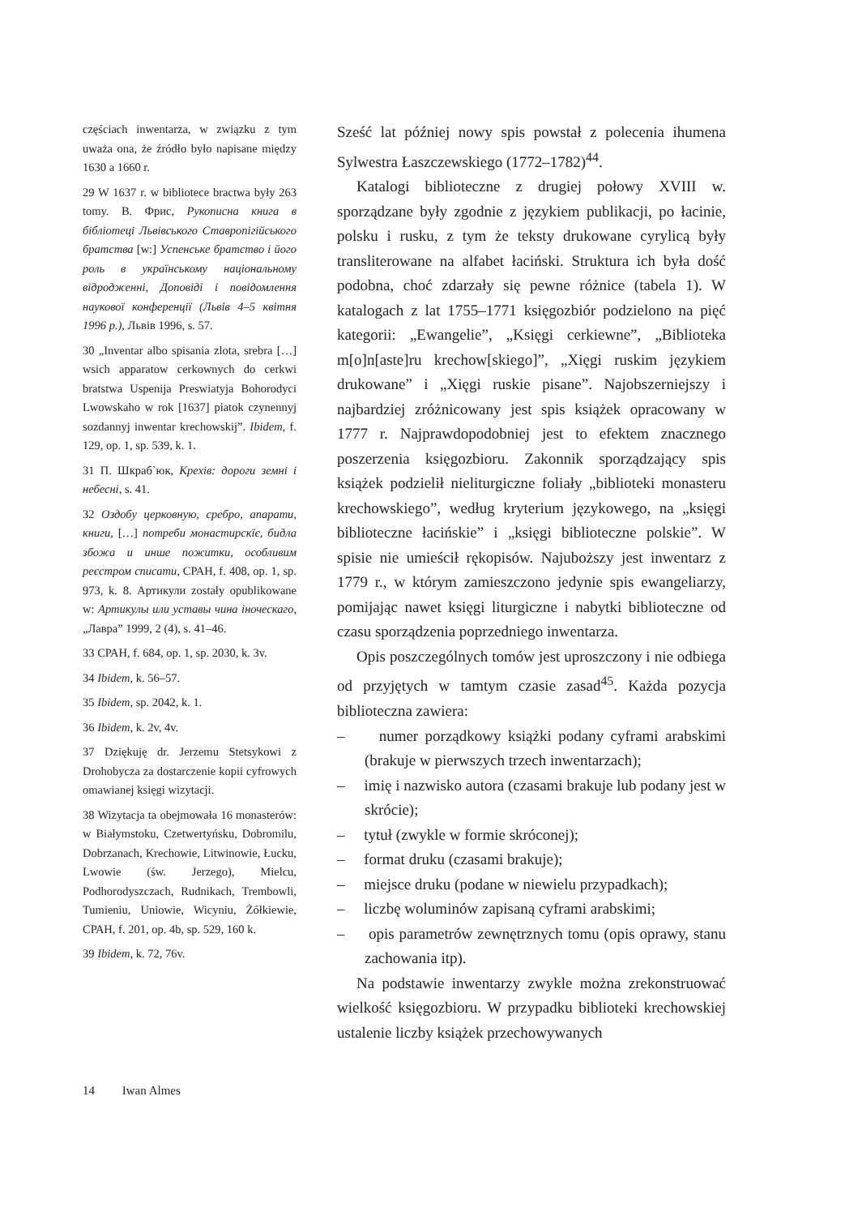częściach inwentarza, w związku z tym uważa ona, że źródło było napisane między 1630 a 1660 r.
29 W 1637 r. w bibliotece bractwa były 263 tomy. В. Фрис, Рукописна книга в бібліотеці Львівського Ставропігійського братства [w:] Успенське братство і його роль в українському національному відродженні, Доповіді і повідомлення наукової конференції (Львів 4–5 квітня 1996 р.), Львів 1996, s. 57.
30 „Inventar albo spisania zlota, srebra […] wsich apparatow cerkownych do cerkwi bratstwa Uspenija Preswiatyja Bohorodyci Lwowskaho w rok [1637] piatok czynennyj sozdannyj inwentar krechowskij”. Ibidem, f. 129, op. 1, sp. 539, k. 1.
31 П. Шкраб`юк, Крехів: дороги земні і небесні, s. 41.
32 Оздобу церковную, сребро, апарати, книги, […] потреби монастирскїє, бидла збожа и инше пожитки, особливим реєстром списати, СРАН, f. 408, op. 1, sp. 973, k. 8. Артикули zostały opublikowane w: Артикулы или уставы чина іноческаго, „Лавра” 1999, 2 (4), s. 41–46.
33 СРАН, f. 684, op. 1, sp. 2030, k. 3v.
34 Ibidem, k. 56–57.
35 Ibidem, sp. 2042, k. 1.
36 Ibidem, k. 2v, 4v.
37 Dziękuję dr. Jerzemu Stetsykowi z Drohobycza za dostarczenie kopii cyfrowych omawianej księgi wizytacji.
38 Wizytacja ta obejmowała 16 monasterów: w Białymstoku, Czetwertyńsku, Dobromilu, Dobrzanach, Krechowie, Litwinowie, Łucku, Lwowie (św. Jerzego), Mielcu, Podhorodyszczach, Rudnikach, Trembowli, Tumieniu, Uniowie, Wicyniu, Żółkiewie, СРАН, f. 201, op. 4b, sp. 529, 160 k.
39 Ibidem, k. 72, 76v.
Sześć lat później nowy spis powstał z polecenia ihumena Sylwestra Łaszczewskiego (1772–1782)<sup>44</sup>.
Katalogi biblioteczne z drugiej połowy XVIII w. sporządzane były zgodnie z językiem publikacji, po łacinie, polsku i rusku, z tym że teksty drukowane cyrylicą były transliterowane na alfabet łaciński. Struktura ich była dość podobna, choć zdarzały się pewne różnice (tabela 1). W katalogach z lat 1755–1771 księgozbiór podzielono na pięć kategorii: „Ewangelie”, „Księgi cerkiewne”, „Biblioteka m[o]n[aste]ru krechow[skiego]”, „Xięgi ruskim językiem drukowane” i „Xięgi ruskie pisane”. Najobszerniejszy i najbardziej zróżnicowany jest spis książek opracowany w 1777 r. Najprawdopodobniej jest to efektem znacznego poszerzenia księgozbioru. Zakonnik sporządzający spis książek podzielił nieliturgiczne foliały „biblioteki monasteru krechowskiego”, według kryterium językowego, na „księgi biblioteczne łacińskie” i „księgi biblioteczne polskie”. W spisie nie umieścił rękopisów. Najuboższy jest inwentarz z 1779 r., w którym zamieszczono jedynie spis ewangeliarzy, pomijając nawet księgi liturgiczne i nabytki biblioteczne od czasu sporządzenia poprzedniego inwentarza.
Opis poszczególnych tomów jest uproszczony i nie odbiega od przyjętych w tamtym czasie zasad<sup>45</sup>. Każda pozycja biblioteczna zawiera:
– numer porządkowy książki podany cyframi arabskimi (brakuje w pierwszych trzech inwentarzach);
– imię i nazwisko autora (czasami brakuje lub podany jest w skrócie);
– tytuł (zwykle w formie skróconej);
– format druku (czasami brakuje);
– miejsce druku (podane w niewielu przypadkach);
– liczbę woluminów zapisaną cyframi arabskimi;
– opis parametrów zewnętrznych tomu (opis oprawy, stanu zachowania itp).
Na podstawie inwentarzy zwykle można zrekonstruować wielkość księgozbioru. W przypadku biblioteki krechowskiej ustalenie liczby książek przechowywanych
14 Iwan Almes